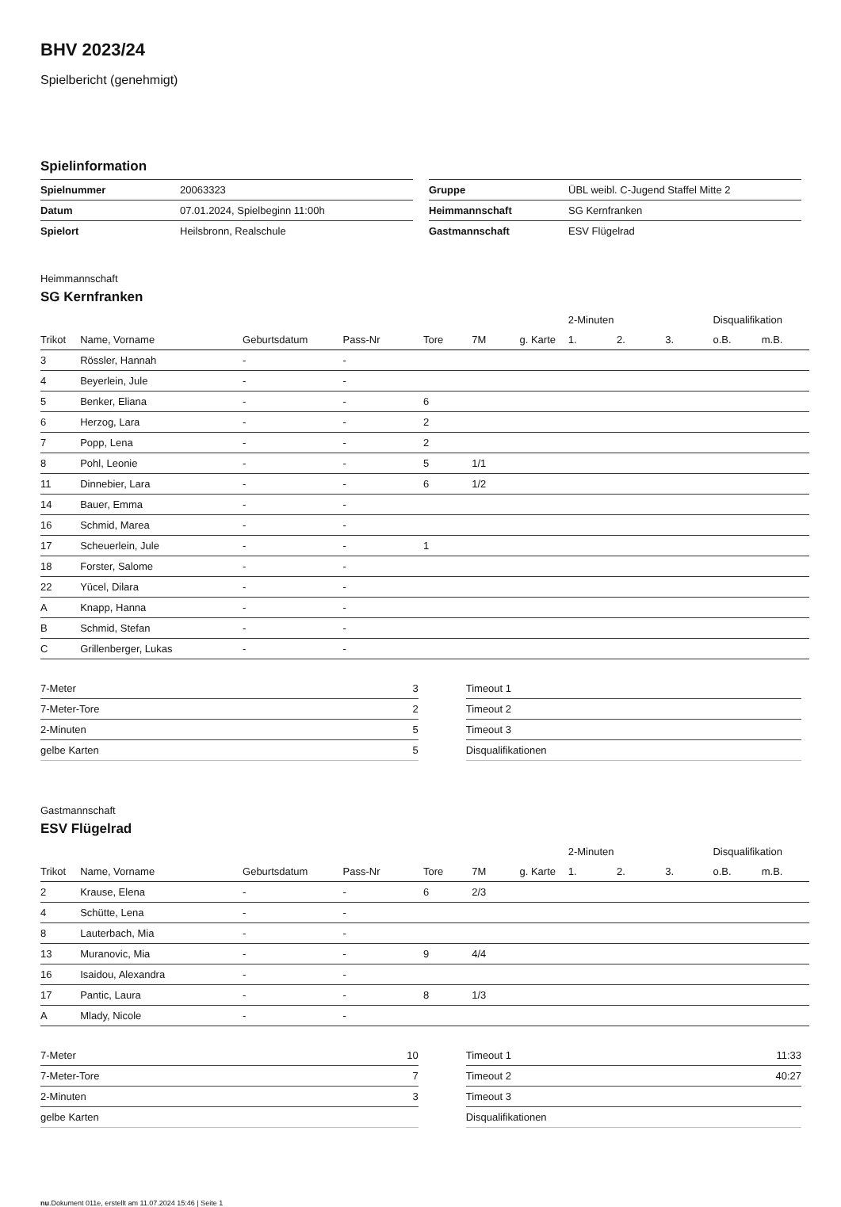BHV 2023/24
Spielbericht (genehmigt)
Spielinformation
| Spielnummer | 20063323 |
| Datum | 07.01.2024, Spielbeginn 11:00h |
| Spielort | Heilsbronn, Realschule |
| Gruppe | ÜBL weibl. C-Jugend Staffel Mitte 2 |
| Heimmannschaft | SG Kernfranken |
| Gastmannschaft | ESV Flügelrad |
Heimmannschaft
SG Kernfranken
| | | | | | | | 2-Minuten | | | Disqualifikation | |
| --- | --- | --- | --- | --- | --- | --- | --- | --- | --- | --- | --- |
| Trikot | Name, Vorname | Geburtsdatum | Pass-Nr | Tore | 7M | g. Karte | 1. | 2. | 3. | o.B. | m.B. |
| 3 | Rössler, Hannah | - | - | | | | | | | | |
| 4 | Beyerlein, Jule | - | - | | | | | | | | |
| 5 | Benker, Eliana | - | - | 6 | | | | | | | |
| 6 | Herzog, Lara | - | - | 2 | | | | | | | |
| 7 | Popp, Lena | - | - | 2 | | | | | | | |
| 8 | Pohl, Leonie | - | - | 5 | 1/1 | | | | | | |
| 11 | Dinnebier, Lara | - | - | 6 | 1/2 | | | | | | |
| 14 | Bauer, Emma | - | - | | | | | | | | |
| 16 | Schmid, Marea | - | - | | | | | | | | |
| 17 | Scheuerlein, Jule | - | - | 1 | | | | | | | |
| 18 | Forster, Salome | - | - | | | | | | | | |
| 22 | Yücel, Dilara | - | - | | | | | | | | |
| A | Knapp, Hanna | - | - | | | | | | | | |
| B | Schmid, Stefan | - | - | | | | | | | | |
| C | Grillenberger, Lukas | - | - | | | | | | | | |
| 7-Meter | 3 |
| 7-Meter-Tore | 2 |
| 2-Minuten | 5 |
| gelbe Karten | 5 |
| Timeout 1 | |
| Timeout 2 | |
| Timeout 3 | |
| Disqualifikationen | |
Gastmannschaft
ESV Flügelrad
| | | | | | | | 2-Minuten | | | Disqualifikation | |
| --- | --- | --- | --- | --- | --- | --- | --- | --- | --- | --- | --- |
| Trikot | Name, Vorname | Geburtsdatum | Pass-Nr | Tore | 7M | g. Karte | 1. | 2. | 3. | o.B. | m.B. |
| 2 | Krause, Elena | - | - | 6 | 2/3 | | | | | | |
| 4 | Schütte, Lena | - | - | | | | | | | | |
| 8 | Lauterbach, Mia | - | - | | | | | | | | |
| 13 | Muranovic, Mia | - | - | 9 | 4/4 | | | | | | |
| 16 | Isaidou, Alexandra | - | - | | | | | | | | |
| 17 | Pantic, Laura | - | - | 8 | 1/3 | | | | | | |
| A | Mlady, Nicole | - | - | | | | | | | | |
| 7-Meter | 10 |
| 7-Meter-Tore | 7 |
| 2-Minuten | 3 |
| gelbe Karten | |
| Timeout 1 | 11:33 |
| Timeout 2 | 40:27 |
| Timeout 3 | |
| Disqualifikationen | |
nu.Dokument 011e, erstellt am 11.07.2024 15:46 | Seite 1